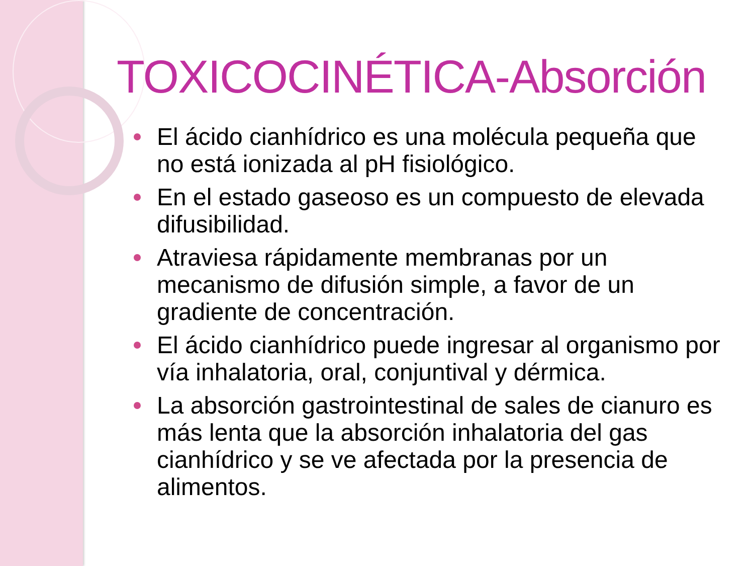TOXICOCINÉTICA-Absorción
El ácido cianhídrico es una molécula pequeña que no está ionizada al pH fisiológico.
En el estado gaseoso es un compuesto de elevada difusibilidad.
Atraviesa rápidamente membranas por un mecanismo de difusión simple, a favor de un gradiente de concentración.
El ácido cianhídrico puede ingresar al organismo por vía inhalatoria, oral, conjuntival y dérmica.
La absorción gastrointestinal de sales de cianuro es más lenta que la absorción inhalatoria del gas cianhídrico y se ve afectada por la presencia de alimentos.